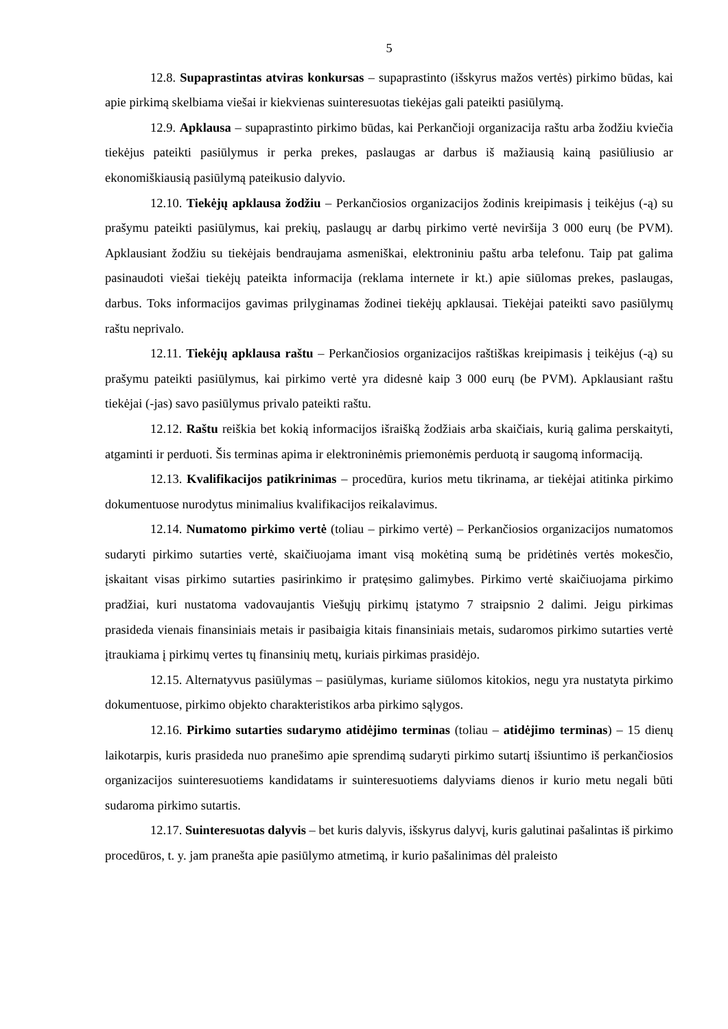5
12.8. Supaprastintas atviras konkursas – supaprastinto (išskyrus mažos vertės) pirkimo būdas, kai apie pirkimą skelbiama viešai ir kiekvienas suinteresuotas tiekėjas gali pateikti pasiūlymą.
12.9. Apklausa – supaprastinto pirkimo būdas, kai Perkančioji organizacija raštu arba žodžiu kviečia tiekėjus pateikti pasiūlymus ir perka prekes, paslaugas ar darbus iš mažiausią kainą pasiūliusio ar ekonomiškiausią pasiūlymą pateikusio dalyvio.
12.10. Tiekėjų apklausa žodžiu – Perkančiosios organizacijos žodinis kreipimasis į teikėjus (-ą) su prašymu pateikti pasiūlymus, kai prekių, paslaugų ar darbų pirkimo vertė neviršija 3 000 eurų (be PVM). Apklausiant žodžiu su tiekėjais bendraujama asmeniškai, elektroniniu paštu arba telefonu. Taip pat galima pasinaudoti viešai tiekėjų pateikta informacija (reklama internete ir kt.) apie siūlomas prekes, paslaugas, darbus. Toks informacijos gavimas prilyginamas žodinei tiekėjų apklausai. Tiekėjai pateikti savo pasiūlymų raštu neprivalo.
12.11. Tiekėjų apklausa raštu – Perkančiosios organizacijos raštiškas kreipimasis į teikėjus (-ą) su prašymu pateikti pasiūlymus, kai pirkimo vertė yra didesnė kaip 3 000 eurų (be PVM). Apklausiant raštu tiekėjai (-jas) savo pasiūlymus privalo pateikti raštu.
12.12. Raštu reiškia bet kokią informacijos išraišką žodžiais arba skaičiais, kurią galima perskaityti, atgaminti ir perduoti. Šis terminas apima ir elektroninėmis priemonėmis perduotą ir saugomą informaciją.
12.13. Kvalifikacijos patikrinimas – procedūra, kurios metu tikrinama, ar tiekėjai atitinka pirkimo dokumentuose nurodytus minimalius kvalifikacijos reikalavimus.
12.14. Numatomo pirkimo vertė (toliau – pirkimo vertė) – Perkančiosios organizacijos numatomos sudaryti pirkimo sutarties vertė, skaičiuojama imant visą mokėtiną sumą be pridėtinės vertės mokesčio, įskaitant visas pirkimo sutarties pasirinkimo ir pratęsimo galimybes. Pirkimo vertė skaičiuojama pirkimo pradžiai, kuri nustatoma vadovaujantis Viešųjų pirkimų įstatymo 7 straipsnio 2 dalimi. Jeigu pirkimas prasideda vienais finansiniais metais ir pasibaigia kitais finansiniais metais, sudaromos pirkimo sutarties vertė įtraukiama į pirkimų vertes tų finansinių metų, kuriais pirkimas prasidėjo.
12.15. Alternatyvus pasiūlymas – pasiūlymas, kuriame siūlomos kitokios, negu yra nustatyta pirkimo dokumentuose, pirkimo objekto charakteristikos arba pirkimo sąlygos.
12.16. Pirkimo sutarties sudarymo atidėjimo terminas (toliau – atidėjimo terminas) – 15 dienų laikotarpis, kuris prasideda nuo pranešimo apie sprendimą sudaryti pirkimo sutartį išsiuntimo iš perkančiosios organizacijos suinteresuotiems kandidatams ir suinteresuotiems dalyviams dienos ir kurio metu negali būti sudaroma pirkimo sutartis.
12.17. Suinteresuotas dalyvis – bet kuris dalyvis, išskyrus dalyvį, kuris galutinai pašalintas iš pirkimo procedūros, t. y. jam pranešta apie pasiūlymo atmetimą, ir kurio pašalinimas dėl praleisto